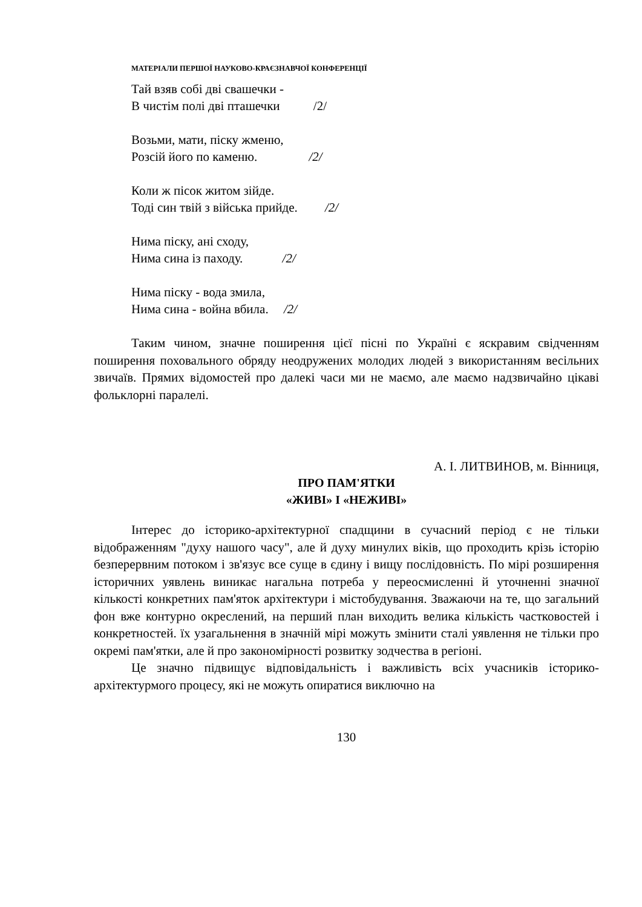МАТЕРІАЛИ ПЕРШОЇ НАУКОВО-КРАЄЗНАВЧОЇ КОНФЕРЕНЦІЇ
Тай взяв собі дві свашечки -
В чистім полі дві пташечки /2/
Возьми, мати, піску жменю,
Розсій його по каменю. /2/
Коли ж пісок житом зійде.
Тоді син твій з війська прийде. /2/
Нима піску, ані сходу,
Нима сина із паходу. /2/
Нима піску - вода змила,
Нима сина - война вбила. /2/
Таким чином, значне поширення цієї пісні по Україні є яскравим свідченням поширення поховального обряду неодружених молодих людей з використанням весільних звичаїв. Прямих відомостей про далекі часи ми не маємо, але маємо надзвичайно цікаві фольклорні паралелі.
А. І. ЛИТВИНОВ, м. Вінниця,
ПРО ПАМ'ЯТКИ
«ЖИВІ» І «НЕЖИВІ»
Інтерес до історико-архітектурної спадщини в сучасний період є не тільки відображенням "духу нашого часу", але й духу минулих віків, що проходить крізь історію безперервним потоком і зв'язує все суще в єдину і вищу послідовність. По мірі розширення історичних уявлень виникає нагальна потреба у переосмисленні й уточненні значної кількості конкретних пам'яток архітектури і містобудування. Зважаючи на те, що загальний фон вже контурно окреслений, на перший план виходить велика кількість частковостей і конкретностей. їх узагальнення в значній мірі можуть змінити сталі уявлення не тільки про окремі пам'ятки, але й про закономірності розвитку зодчества в регіоні.
Це значно підвищує відповідальність і важливість всіх учасників історико-архітектурмого процесу, які не можуть опиратися виключно на
130